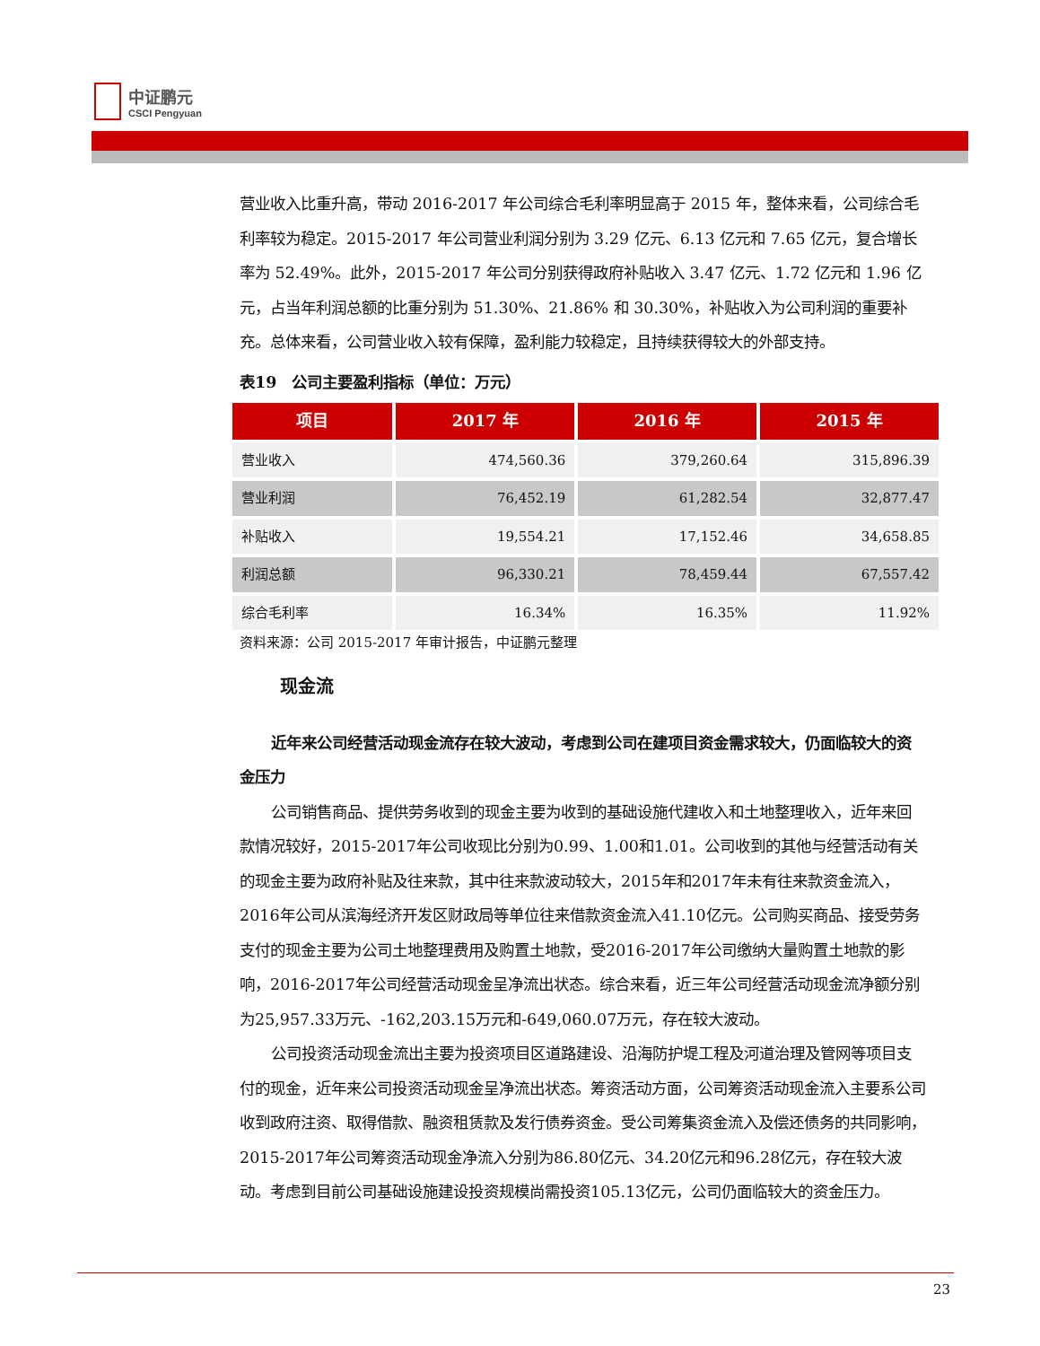中证鹏元
CSCI Pengyuan
营业收入比重升高，带动 2016-2017 年公司综合毛利率明显高于 2015 年，整体来看，公司综合毛利率较为稳定。2015-2017 年公司营业利润分别为 3.29 亿元、6.13 亿元和 7.65 亿元，复合增长率为 52.49%。此外，2015-2017 年公司分别获得政府补贴收入 3.47 亿元、1.72 亿元和 1.96 亿元，占当年利润总额的比重分别为 51.30%、21.86% 和 30.30%，补贴收入为公司利润的重要补充。总体来看，公司营业收入较有保障，盈利能力较稳定，且持续获得较大的外部支持。
表19　公司主要盈利指标（单位：万元）
| 项目 | 2017 年 | 2016 年 | 2015 年 |
| --- | --- | --- | --- |
| 营业收入 | 474,560.36 | 379,260.64 | 315,896.39 |
| 营业利润 | 76,452.19 | 61,282.54 | 32,877.47 |
| 补贴收入 | 19,554.21 | 17,152.46 | 34,658.85 |
| 利润总额 | 96,330.21 | 78,459.44 | 67,557.42 |
| 综合毛利率 | 16.34% | 16.35% | 11.92% |
资料来源：公司 2015-2017 年审计报告，中证鹏元整理
现金流
近年来公司经营活动现金流存在较大波动，考虑到公司在建项目资金需求较大，仍面临较大的资金压力
公司销售商品、提供劳务收到的现金主要为收到的基础设施代建收入和土地整理收入，近年来回款情况较好，2015-2017年公司收现比分别为0.99、1.00和1.01。公司收到的其他与经营活动有关的现金主要为政府补贴及往来款，其中往来款波动较大，2015年和2017年未有往来款资金流入，2016年公司从滨海经济开发区财政局等单位往来借款资金流入41.10亿元。公司购买商品、接受劳务支付的现金主要为公司土地整理费用及购置土地款，受2016-2017年公司缴纳大量购置土地款的影响，2016-2017年公司经营活动现金呈净流出状态。综合来看，近三年公司经营活动现金流净额分别为25,957.33万元、-162,203.15万元和-649,060.07万元，存在较大波动。
公司投资活动现金流出主要为投资项目区道路建设、沿海防护堤工程及河道治理及管网等项目支付的现金，近年来公司投资活动现金呈净流出状态。筹资活动方面，公司筹资活动现金流入主要系公司收到政府注资、取得借款、融资租赁款及发行债券资金。受公司筹集资金流入及偿还债务的共同影响，2015-2017年公司筹资活动现金净流入分别为86.80亿元、34.20亿元和96.28亿元，存在较大波动。考虑到目前公司基础设施建设投资规模尚需投资105.13亿元，公司仍面临较大的资金压力。
23